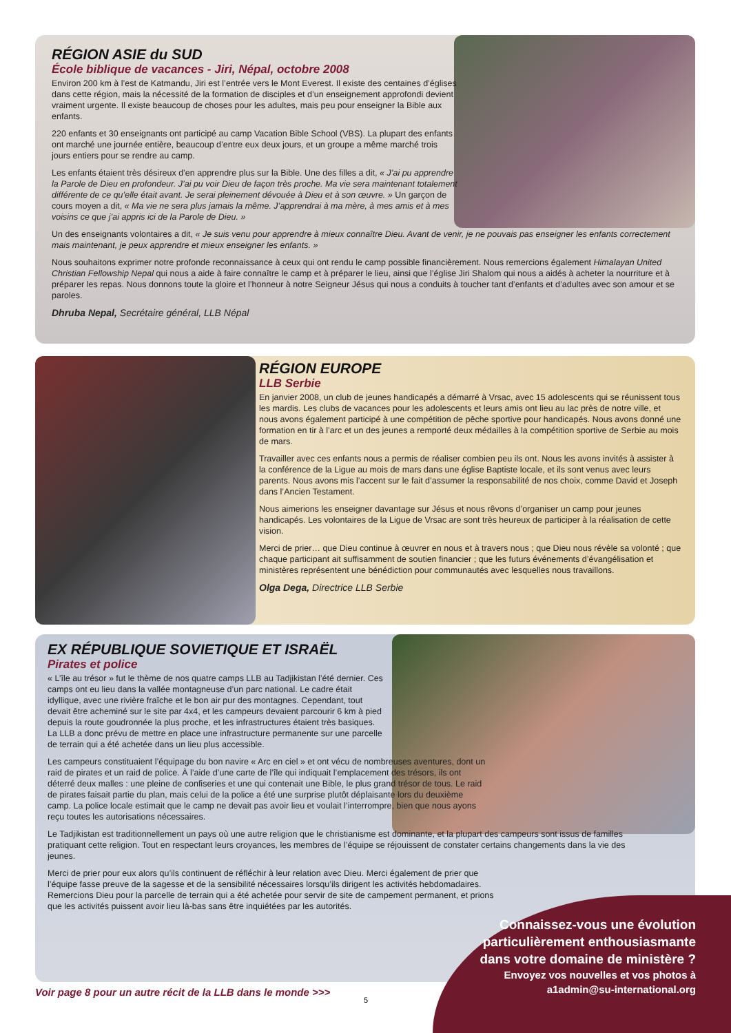RÉGION ASIE du SUD
École biblique de vacances - Jiri, Népal, octobre 2008
Environ 200 km à l’est de Katmandu, Jiri est l’entrée vers le Mont Everest. Il existe des centaines d’églises dans cette région, mais la nécessité de la formation de disciples et d’un enseignement approfondi devient vraiment urgente. Il existe beaucoup de choses pour les adultes, mais peu pour enseigner la Bible aux enfants.
220 enfants et 30 enseignants ont participé au camp Vacation Bible School (VBS). La plupart des enfants ont marché une journée entière, beaucoup d’entre eux deux jours, et un groupe a même marché trois jours entiers pour se rendre au camp.
Les enfants étaient très désireux d’en apprendre plus sur la Bible. Une des filles a dit, « J’ai pu apprendre la Parole de Dieu en profondeur. J’ai pu voir Dieu de façon très proche. Ma vie sera maintenant totalement différente de ce qu’elle était avant. Je serai pleinement dévouée à Dieu et à son œuvre. » Un garçon de cours moyen a dit, « Ma vie ne sera plus jamais la même. J’apprendrai à ma mère, à mes amis et à mes voisins ce que j’ai appris ici de la Parole de Dieu. »
Un des enseignants volontaires a dit, « Je suis venu pour apprendre à mieux connaître Dieu. Avant de venir, je ne pouvais pas enseigner les enfants correctement mais maintenant, je peux apprendre et mieux enseigner les enfants. »
Nous souhaitons exprimer notre profonde reconnaissance à ceux qui ont rendu le camp possible financièrement. Nous remercions également Himalayan United Christian Fellowship Nepal qui nous a aide à faire connaître le camp et à préparer le lieu, ainsi que l’église Jiri Shalom qui nous a aidés à acheter la nourriture et à préparer les repas. Nous donnons toute la gloire et l’honneur à notre Seigneur Jésus qui nous a conduits à toucher tant d’enfants et d’adultes avec son amour et se paroles.
Dhruba Nepal, Secrétaire général, LLB Népal
RÉGION EUROPE
LLB Serbie
En janvier 2008, un club de jeunes handicapés a démarré à Vrsac, avec 15 adolescents qui se réunissent tous les mardis. Les clubs de vacances pour les adolescents et leurs amis ont lieu au lac près de notre ville, et nous avons également participé à une compétition de pêche sportive pour handicapés. Nous avons donné une formation en tir à l’arc et un des jeunes a remporté deux médailles à la compétition sportive de Serbie au mois de mars.
Travailler avec ces enfants nous a permis de réaliser combien peu ils ont. Nous les avons invités à assister à la conférence de la Ligue au mois de mars dans une église Baptiste locale, et ils sont venus avec leurs parents. Nous avons mis l’accent sur le fait d’assumer la responsabilité de nos choix, comme David et Joseph dans l’Ancien Testament.
Nous aimerions les enseigner davantage sur Jésus et nous rêvons d’organiser un camp pour jeunes handicapés. Les volontaires de la Ligue de Vrsac are sont très heureux de participer à la réalisation de cette vision.
Merci de prier… que Dieu continue à œuvrer en nous et à travers nous ; que Dieu nous révèle sa volonté ; que chaque participant ait suffisamment de soutien financier ; que les futurs événements d’évangélisation et ministères représentent une bénédiction pour communautés avec lesquelles nous travaillons.
Olga Dega, Directrice LLB Serbie
EX RÉPUBLIQUE SOVIETIQUE ET ISRAËL
Pirates et police
« L’île au trésor » fut le thème de nos quatre camps LLB au Tadjikistan l’été dernier. Ces camps ont eu lieu dans la vallée montagneuse d’un parc national. Le cadre était idyllique, avec une rivière fraîche et le bon air pur des montagnes. Cependant, tout devait être acheminé sur le site par 4x4, et les campeurs devaient parcourir 6 km à pied depuis la route goudronnée la plus proche, et les infrastructures étaient très basiques. La LLB a donc prévu de mettre en place une infrastructure permanente sur une parcelle de terrain qui a été achetée dans un lieu plus accessible.
Les campeurs constituaient l’équipage du bon navire « Arc en ciel » et ont vécu de nombreuses aventures, dont un raid de pirates et un raid de police. À l’aide d’une carte de l’île qui indiquait l’emplacement des trésors, ils ont déterré deux malles : une pleine de confiseries et une qui contenait une Bible, le plus grand trésor de tous. Le raid de pirates faisait partie du plan, mais celui de la police a été une surprise plutôt déplaisante lors du deuxième camp. La police locale estimait que le camp ne devait pas avoir lieu et voulait l’interrompre, bien que nous ayons reçu toutes les autorisations nécessaires.
Le Tadjikistan est traditionnellement un pays où une autre religion que le christianisme est dominante, et la plupart des campeurs sont issus de familles pratiquant cette religion. Tout en respectant leurs croyances, les membres de l’équipe se réjouissent de constater certains changements dans la vie des jeunes.
Merci de prier pour eux alors qu’ils continuent de réfléchir à leur relation avec Dieu. Merci également de prier que l’équipe fasse preuve de la sagesse et de la sensibilité nécessaires lorsqu’ils dirigent les activités hebdomadaires. Remercions Dieu pour la parcelle de terrain qui a été achetée pour servir de site de campement permanent, et prions que les activités puissent avoir lieu là-bas sans être inquiétées par les autorités.
Connaissez-vous une évolution particulièrement enthousiasmante dans votre domaine de ministère ?
Envoyez vos nouvelles et vos photos à a1admin@su-international.org
Voir page 8 pour un autre récit de la LLB dans le monde >>>
5